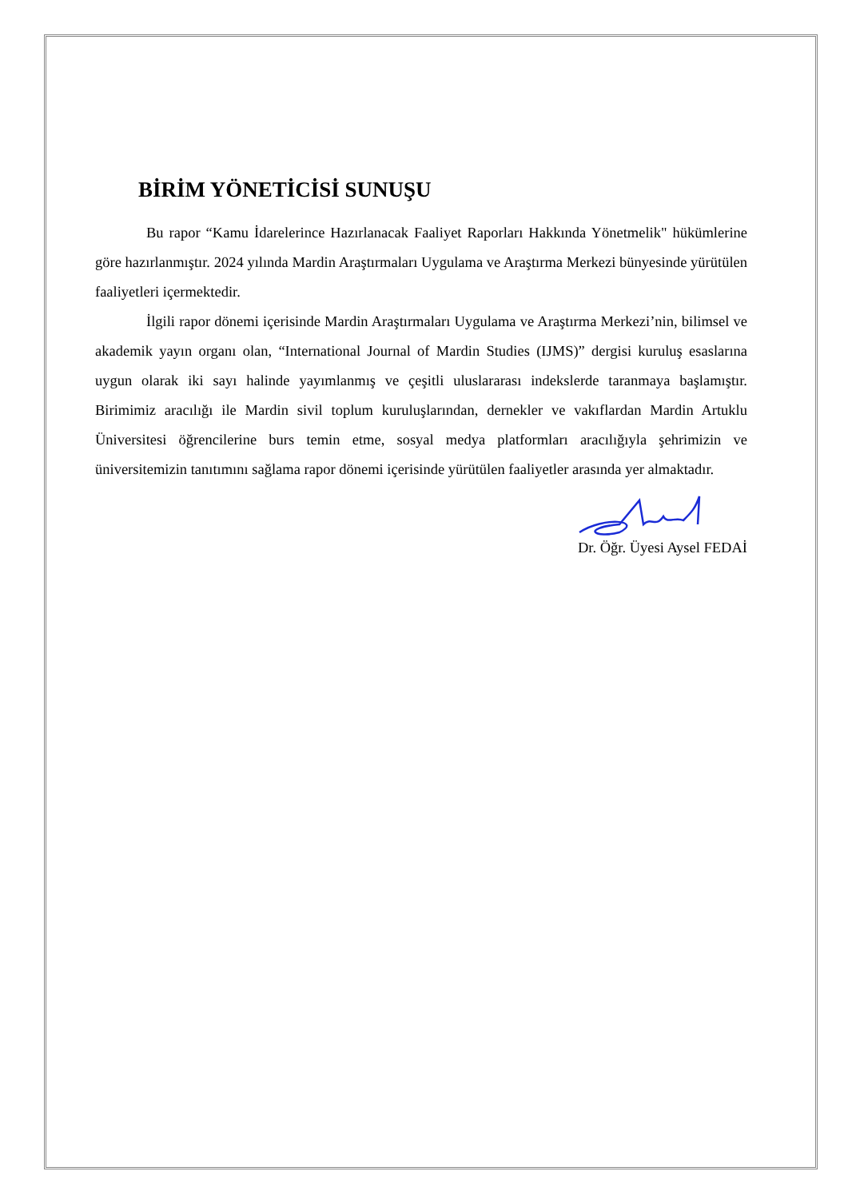BİRİM YÖNETİCİSİ SUNUŞU
Bu rapor “Kamu İdarelerince Hazırlanacak Faaliyet Raporları Hakkında Yönetmelik" hükümlerine göre hazırlanmıştır. 2024 yılında Mardin Araştırmaları Uygulama ve Araştırma Merkezi bünyesinde yürütülen faaliyetleri içermektedir.
İlgili rapor dönemi içerisinde Mardin Araştırmaları Uygulama ve Araştırma Merkezi’nin, bilimsel ve akademik yayın organı olan, “International Journal of Mardin Studies (IJMS)” dergisi kuruluş esaslarına uygun olarak iki sayı halinde yayımlanmış ve çeşitli uluslararası indekslerde taranmaya başlamıştır. Birimimiz aracılığı ile Mardin sivil toplum kuruluşlarından, dernekler ve vakıflardan Mardin Artuklu Üniversitesi öğrencilerine burs temin etme, sosyal medya platformları aracılığıyla şehrimizin ve üniversitemizin tanıtımını sağlama rapor dönemi içerisinde yürütülen faaliyetler arasında yer almaktadır.
Dr. Öğr. Üyesi Aysel FEDAİ